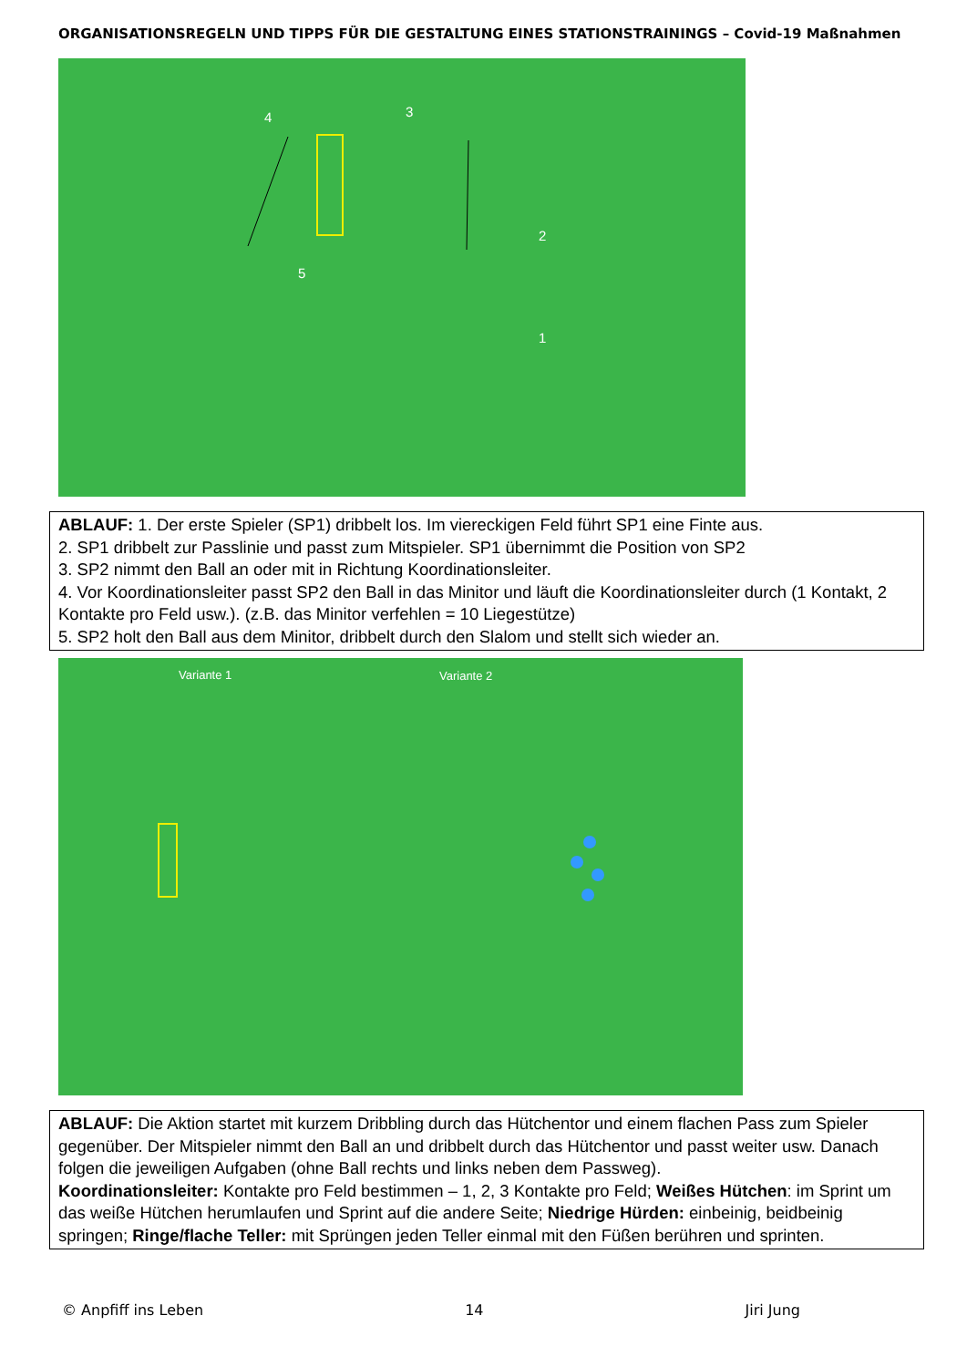ORGANISATIONSREGELN UND TIPPS FÜR DIE GESTALTUNG EINES STATIONSTRAININGS – Covid-19 Maßnahmen
4 3
2
5
1
ABLAUF: 1. Der erste Spieler (SP1) dribbelt los. Im viereckigen Feld führt SP1 eine Finte aus.
2. SP1 dribbelt zur Passlinie und passt zum Mitspieler. SP1 übernimmt die Position von SP2
3. SP2 nimmt den Ball an oder mit in Richtung Koordinationsleiter.
4. Vor Koordinationsleiter passt SP2 den Ball in das Minitor und läuft die Koordinationsleiter durch (1 Kontakt, 2 Kontakte pro Feld usw.). (z.B. das Minitor verfehlen = 10 Liegestütze)
5. SP2 holt den Ball aus dem Minitor, dribbelt durch den Slalom und stellt sich wieder an.
Variante 1 Variante 2
ABLAUF: Die Aktion startet mit kurzem Dribbling durch das Hütchentor und einem flachen Pass zum Spieler gegenüber. Der Mitspieler nimmt den Ball an und dribbelt durch das Hütchentor und passt weiter usw. Danach folgen die jeweiligen Aufgaben (ohne Ball rechts und links neben dem Passweg).
Koordinationsleiter: Kontakte pro Feld bestimmen – 1, 2, 3 Kontakte pro Feld; Weißes Hütchen: im Sprint um das weiße Hütchen herumlaufen und Sprint auf die andere Seite; Niedrige Hürden: einbeinig, beidbeinig springen; Ringe/flache Teller: mit Sprüngen jeden Teller einmal mit den Füßen berühren und sprinten.
© Anpfiff ins Leben 14 Jiri Jung